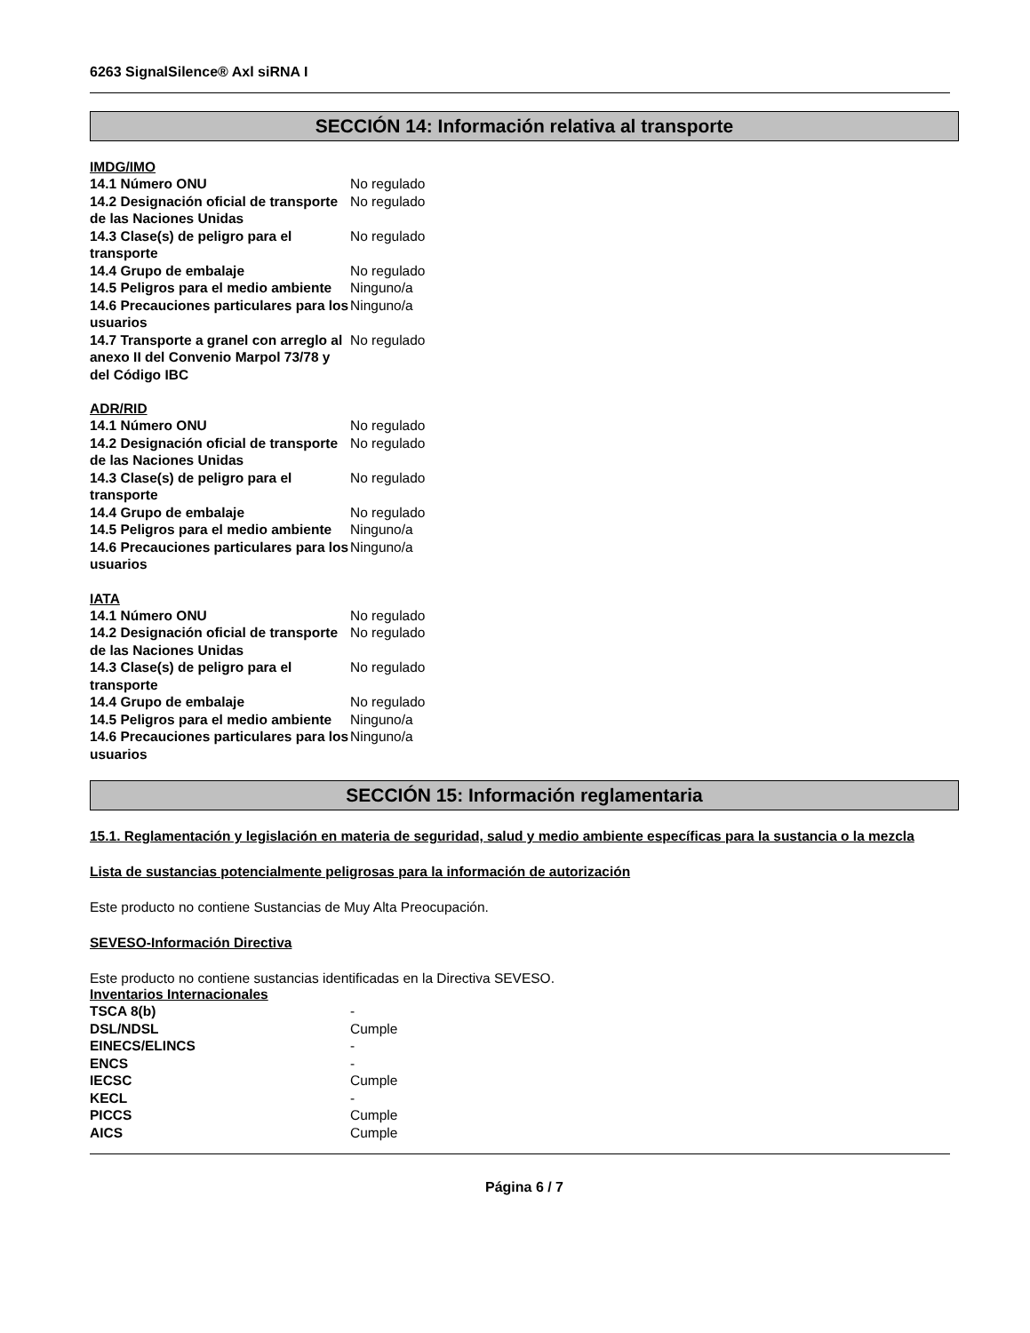6263 SignalSilence® Axl siRNA I
SECCIÓN 14: Información relativa al transporte
IMDG/IMO
| 14.1 Número ONU | No regulado |
| 14.2 Designación oficial de transporte de las Naciones Unidas | No regulado |
| 14.3 Clase(s) de peligro para el transporte | No regulado |
| 14.4 Grupo de embalaje | No regulado |
| 14.5 Peligros para el medio ambiente | Ninguno/a |
| 14.6 Precauciones particulares para los usuarios | Ninguno/a |
| 14.7 Transporte a granel con arreglo al anexo II del Convenio Marpol 73/78 y del Código IBC | No regulado |
ADR/RID
| 14.1 Número ONU | No regulado |
| 14.2 Designación oficial de transporte de las Naciones Unidas | No regulado |
| 14.3 Clase(s) de peligro para el transporte | No regulado |
| 14.4 Grupo de embalaje | No regulado |
| 14.5 Peligros para el medio ambiente | Ninguno/a |
| 14.6 Precauciones particulares para los usuarios | Ninguno/a |
IATA
| 14.1 Número ONU | No regulado |
| 14.2 Designación oficial de transporte de las Naciones Unidas | No regulado |
| 14.3 Clase(s) de peligro para el transporte | No regulado |
| 14.4 Grupo de embalaje | No regulado |
| 14.5 Peligros para el medio ambiente | Ninguno/a |
| 14.6 Precauciones particulares para los usuarios | Ninguno/a |
SECCIÓN 15: Información reglamentaria
15.1. Reglamentación y legislación en materia de seguridad, salud y medio ambiente específicas para la sustancia o la mezcla
Lista de sustancias potencialmente peligrosas para la información de autorización
Este producto no contiene Sustancias de Muy Alta Preocupación.
SEVESO-Información Directiva
Este producto no contiene sustancias identificadas en la Directiva SEVESO.
Inventarios Internacionales
| TSCA 8(b) | - |
| DSL/NDSL | Cumple |
| EINECS/ELINCS | - |
| ENCS | - |
| IECSC | Cumple |
| KECL | - |
| PICCS | Cumple |
| AICS | Cumple |
Página 6 / 7